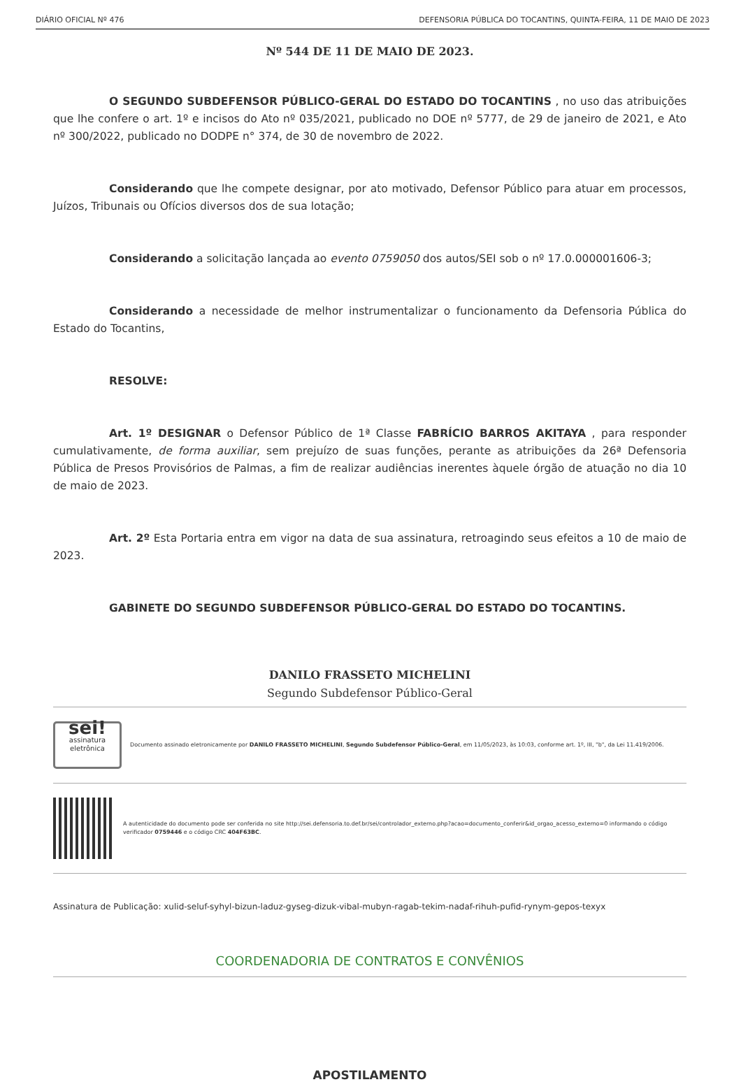DIÁRIO OFICIAL Nº 476 DEFENSORIA PÚBLICA DO TOCANTINS, QUINTA-FEIRA, 11 DE MAIO DE 2023
Nº 544 DE 11 DE MAIO DE 2023.
O SEGUNDO SUBDEFENSOR PÚBLICO-GERAL DO ESTADO DO TOCANTINS , no uso das atribuições que lhe confere o art. 1º e incisos do Ato nº 035/2021, publicado no DOE nº 5777, de 29 de janeiro de 2021, e Ato nº 300/2022, publicado no DODPE n° 374, de 30 de novembro de 2022.
Considerando que lhe compete designar, por ato motivado, Defensor Público para atuar em processos, Juízos, Tribunais ou Ofícios diversos dos de sua lotação;
Considerando a solicitação lançada ao evento 0759050 dos autos/SEI sob o nº 17.0.000001606-3;
Considerando a necessidade de melhor instrumentalizar o funcionamento da Defensoria Pública do Estado do Tocantins,
RESOLVE:
Art. 1º DESIGNAR o Defensor Público de 1ª Classe FABRÍCIO BARROS AKITAYA , para responder cumulativamente, de forma auxiliar, sem prejuízo de suas funções, perante as atribuições da 26ª Defensoria Pública de Presos Provisórios de Palmas, a fim de realizar audiências inerentes àquele órgão de atuação no dia 10 de maio de 2023.
Art. 2º Esta Portaria entra em vigor na data de sua assinatura, retroagindo seus efeitos a 10 de maio de 2023.
GABINETE DO SEGUNDO SUBDEFENSOR PÚBLICO-GERAL DO ESTADO DO TOCANTINS.
DANILO FRASSETO MICHELINI
Segundo Subdefensor Público-Geral
sei!
assinatura eletrônica
Documento assinado eletronicamente por DANILO FRASSETO MICHELINI, Segundo Subdefensor Público-Geral, em 11/05/2023, às 10:03, conforme art. 1º, III, "b", da Lei 11.419/2006.
A autenticidade do documento pode ser conferida no site http://sei.defensoria.to.def.br/sei/controlador_externo.php?acao=documento_conferir&id_orgao_acesso_externo=0 informando o código verificador 0759446 e o código CRC 404F63BC.
Assinatura de Publicação: xulid-seluf-syhyl-bizun-laduz-gyseg-dizuk-vibal-mubyn-ragab-tekim-nadaf-rihuh-pufid-rynym-gepos-texyx
COORDENADORIA DE CONTRATOS E CONVÊNIOS
APOSTILAMENTO